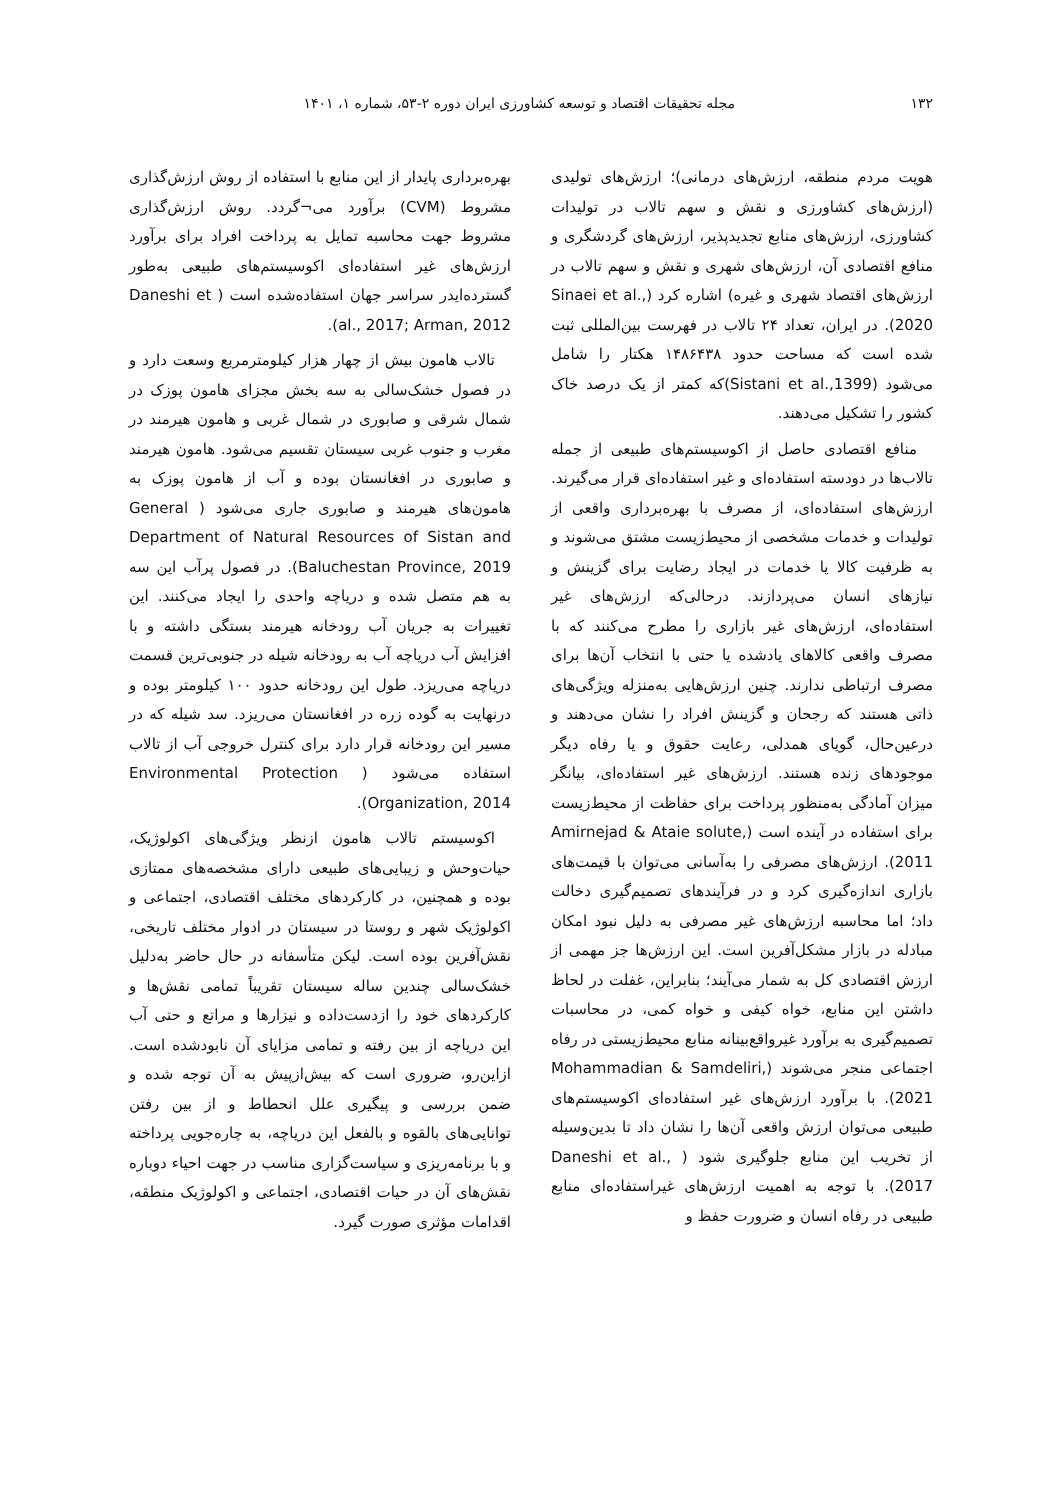۱۳۲ مجله تحقیقات اقتصاد و توسعه کشاورزی ایران دوره ۲-۵۳، شماره ۱، ۱۴۰۱
هویت مردم منطقه، ارزش‌های درمانی)؛ ارزش‌های تولیدی (ارزش‌های کشاورزی و نقش و سهم تالاب در تولیدات کشاورزی، ارزش‌های منابع تجدیدپذیر، ارزش‌های گردشگری و منافع اقتصادی آن، ارزش‌های شهری و نقش و سهم تالاب در ارزش‌های اقتصاد شهری و غیره) اشاره کرد (Sinaei et al., 2020). در ایران، تعداد ۲۴ تالاب در فهرست بین‌المللی ثبت شده است که مساحت حدود ۱۴۸۶۴۳۸ هکتار را شامل می‌شود (Sistani et al.,1399)که کمتر از یک درصد خاک کشور را تشکیل می‌دهند.
منافع اقتصادی حاصل از اکوسیستم‌های طبیعی از جمله تالاب‌ها در دودسته استفاده‌ای و غیر استفاده‌ای قرار می‌گیرند. ارزش‌های استفاده‌ای، از مصرف با بهره‌برداری واقعی از تولیدات و خدمات مشخصی از محیط‌زیست مشتق می‌شوند و به ظرفیت کالا یا خدمات در ایجاد رضایت برای گزینش و نیازهای انسان می‌پردازند. درحالی‌که ارزش‌های غیر استفاده‌ای، ارزش‌های غیر بازاری را مطرح می‌کنند که با مصرف واقعی کالاهای یادشده یا حتی با انتخاب آن‌ها برای مصرف ارتباطی ندارند. چنین ارزش‌هایی به‌منزله ویژگی‌های ذاتی هستند که رجحان و گزینش افراد را نشان می‌دهند و درعین‌حال، گویای همدلی، رعایت حقوق و یا رفاه دیگر موجودهای زنده هستند. ارزش‌های غیر استفاده‌ای، بیانگر میزان آمادگی به‌منظور پرداخت برای حفاظت از محیط‌زیست برای استفاده در آینده است (Amirnejad & Ataie solute, 2011). ارزش‌های مصرفی را به‌آسانی می‌توان با قیمت‌های بازاری اندازه‌گیری کرد و در فرآیندهای تصمیم‌گیری دخالت داد؛ اما محاسبه ارزش‌های غیر مصرفی به دلیل نبود امکان مبادله در بازار مشکل‌آفرین است. این ارزش‌ها جز مهمی از ارزش اقتصادی کل به شمار می‌آیند؛ بنابراین، غفلت در لحاظ داشتن این منابع، خواه کیفی و خواه کمی، در محاسبات تصمیم‌گیری به برآورد غیرواقع‌بینانه منابع محیط‌زیستی در رفاه اجتماعی منجر می‌شوند (Mohammadian & Samdeliri, 2021). با برآورد ارزش‌های غیر استفاده‌ای اکوسیستم‌های طبیعی می‌توان ارزش واقعی آن‌ها را نشان داد تا بدین‌وسیله از تخریب این منابع جلوگیری شود ( Daneshi et al., 2017). با توجه به اهمیت ارزش‌های غیراستفاده‌ای منابع طبیعی در رفاه انسان و ضرورت حفظ و
بهره‌برداری پایدار از این منابع با استفاده از روش ارزش‌گذاری مشروط (CVM) برآورد می¬گردد. روش ارزش‌گذاری مشروط جهت محاسبه تمایل به پرداخت افراد برای برآورد ارزش‌های غیر استفاده‌ای اکوسیستم‌های طبیعی به‌طور گسترده‌ایدر سراسر جهان استفاده‌شده است ( Daneshi et al., 2017; Arman, 2012).
تالاب هامون بیش از چهار هزار کیلومترمربع وسعت دارد و در فصول خشک‌سالی به سه بخش مجزای هامون پوزک در شمال شرقی و صابوری در شمال غربی و هامون هیرمند در مغرب و جنوب غربی سیستان تقسیم می‌شود. هامون هیرمند و صابوری در افغانستان بوده و آب از هامون پوزک به هامون‌های هیرمند و صابوری جاری می‌شود ( General Department of Natural Resources of Sistan and Baluchestan Province, 2019). در فصول پرآب این سه به هم متصل شده و دریاچه واحدی را ایجاد می‌کنند. این تغییرات به جریان آب رودخانه هیرمند بستگی داشته و با افزایش آب دریاچه آب به رودخانه شیله در جنوبی‌ترین قسمت دریاچه می‌ریزد. طول این رودخانه حدود ۱۰۰ کیلومتر بوده و درنهایت به گوده زره در افغانستان می‌ریزد. سد شیله که در مسیر این رودخانه قرار دارد برای کنترل خروجی آب از تالاب استفاده می‌شود ( Environmental Protection Organization, 2014).
اکوسیستم تالاب هامون ازنظر ویژگی‌های اکولوژیک، حیات‌وحش و زیبایی‌های طبیعی دارای مشخصه‌های ممتازی بوده و همچنین، در کارکردهای مختلف اقتصادی، اجتماعی و اکولوژیک شهر و روستا در سیستان در ادوار مختلف تاریخی، نقش‌آفرین بوده است. لیکن متأسفانه در حال حاضر به‌دلیل خشک‌سالی چندین ساله سیستان تقریباً تمامی نقش‌ها و کارکردهای خود را ازدست‌داده و نیزارها و مراتع و حتی آب این دریاچه از بین رفته و تمامی مزایای آن نابودشده است. ازاین‌رو، ضروری است که بیش‌ازپیش به آن توجه شده و ضمن بررسی و پیگیری علل انحطاط و از بین رفتن توانایی‌های بالقوه و بالفعل این دریاچه، به چاره‌جویی پرداخته و با برنامه‌ریزی و سیاست‌گزاری مناسب در جهت احیاء دوباره نقش‌های آن در حیات اقتصادی، اجتماعی و اکولوژیک منطقه، اقدامات مؤثری صورت گیرد.